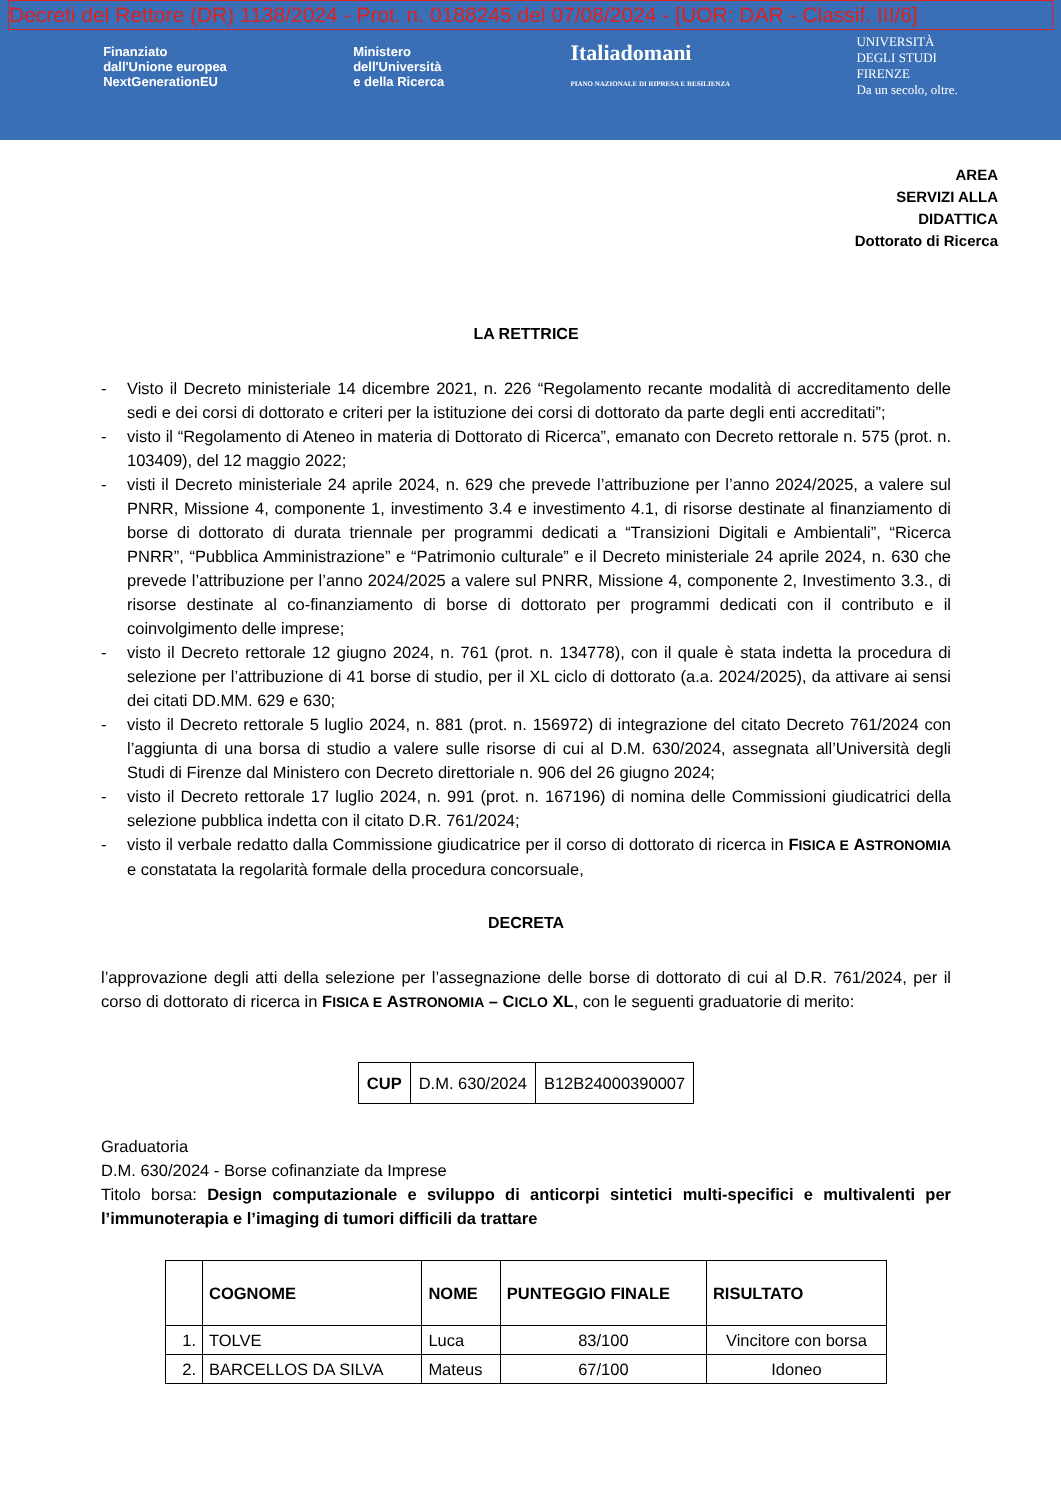Decreti del Rettore (DR) 1138/2024 - Prot. n. 0188245 del 07/08/2024 - [UOR: DAR - Classif. III/6]
Finanziato
dall'Unione europea
NextGenerationEU
Ministero
dell'Università
e della Ricerca
Italiadomani
PIANO NAZIONALE DI RIPRESA E RESILIENZA
UNIVERSITÀ
DEGLI STUDI
FIRENZE
Da un secolo, oltre.
AREA
SERVIZI ALLA
DIDATTICA
Dottorato di Ricerca
LA RETTRICE
- Visto il Decreto ministeriale 14 dicembre 2021, n. 226 “Regolamento recante modalità di accreditamento delle sedi e dei corsi di dottorato e criteri per la istituzione dei corsi di dottorato da parte degli enti accreditati”;
- visto il “Regolamento di Ateneo in materia di Dottorato di Ricerca”, emanato con Decreto rettorale n. 575 (prot. n. 103409), del 12 maggio 2022;
- visti il Decreto ministeriale 24 aprile 2024, n. 629 che prevede l’attribuzione per l’anno 2024/2025, a valere sul PNRR, Missione 4, componente 1, investimento 3.4 e investimento 4.1, di risorse destinate al finanziamento di borse di dottorato di durata triennale per programmi dedicati a “Transizioni Digitali e Ambientali”, “Ricerca PNRR”, “Pubblica Amministrazione” e “Patrimonio culturale” e il Decreto ministeriale 24 aprile 2024, n. 630 che prevede l’attribuzione per l’anno 2024/2025 a valere sul PNRR, Missione 4, componente 2, Investimento 3.3., di risorse destinate al co-finanziamento di borse di dottorato per programmi dedicati con il contributo e il coinvolgimento delle imprese;
- visto il Decreto rettorale 12 giugno 2024, n. 761 (prot. n. 134778), con il quale è stata indetta la procedura di selezione per l’attribuzione di 41 borse di studio, per il XL ciclo di dottorato (a.a. 2024/2025), da attivare ai sensi dei citati DD.MM. 629 e 630;
- visto il Decreto rettorale 5 luglio 2024, n. 881 (prot. n. 156972) di integrazione del citato Decreto 761/2024 con l’aggiunta di una borsa di studio a valere sulle risorse di cui al D.M. 630/2024, assegnata all’Università degli Studi di Firenze dal Ministero con Decreto direttoriale n. 906 del 26 giugno 2024;
- visto il Decreto rettorale 17 luglio 2024, n. 991 (prot. n. 167196) di nomina delle Commissioni giudicatrici della selezione pubblica indetta con il citato D.R. 761/2024;
- visto il verbale redatto dalla Commissione giudicatrice per il corso di dottorato di ricerca in FISICA E ASTRONOMIA e constatata la regolarità formale della procedura concorsuale,
DECRETA
l’approvazione degli atti della selezione per l’assegnazione delle borse di dottorato di cui al D.R. 761/2024, per il corso di dottorato di ricerca in FISICA E ASTRONOMIA – C ICLO XL, con le seguenti graduatorie di merito:
| CUP | D.M. 630/2024 | B12B24000390007 |
Graduatoria
D.M. 630/2024 - Borse cofinanziate da Imprese
Titolo borsa: Design computazionale e sviluppo di anticorpi sintetici multi-specifici e multivalenti per l’immunoterapia e l’imaging di tumori difficili da trattare
| | COGNOME | NOME | PUNTEGGIO FINALE | RISULTATO |
| --- | --- | --- | --- | --- |
| 1. | TOLVE | Luca | 83/100 | Vincitore con borsa |
| 2. | BARCELLOS DA SILVA | Mateus | 67/100 | Idoneo |